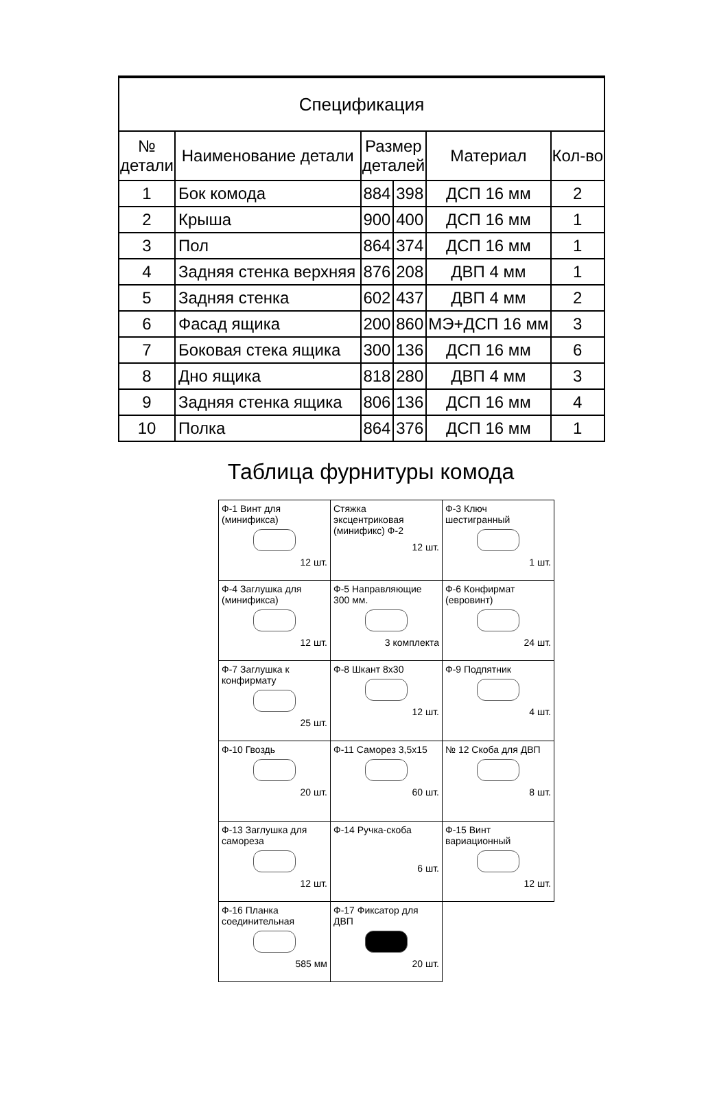| Спецификация | | | | | |
| № детали | Наименование детали | Размер деталей | | Материал | Кол-во |
| 1 | Бок комода | 884 | 398 | ДСП 16 мм | 2 |
| 2 | Крыша | 900 | 400 | ДСП 16 мм | 1 |
| 3 | Пол | 864 | 374 | ДСП 16 мм | 1 |
| 4 | Задняя стенка верхняя | 876 | 208 | ДВП 4 мм | 1 |
| 5 | Задняя стенка | 602 | 437 | ДВП 4 мм | 2 |
| 6 | Фасад ящика | 200 | 860 | МЭ+ДСП 16 мм | 3 |
| 7 | Боковая стека ящика | 300 | 136 | ДСП 16 мм | 6 |
| 8 | Дно ящика | 818 | 280 | ДВП 4 мм | 3 |
| 9 | Задняя стенка ящика | 806 | 136 | ДСП 16 мм | 4 |
| 10 | Полка | 864 | 376 | ДСП 16 мм | 1 |
Таблица фурнитуры комода
| Ф-1 Винт для (минификса) 12 шт. | Стяжка эксцентриковая (минификс) Ф-2 12 шт. | Ф-3 Ключ шестигранный 1 шт. |
| Ф-4 Заглушка для (минификса) 12 шт. | Ф-5 Направляющие 300 мм. 3 комплекта | Ф-6 Конфирмат (евровинт) 24 шт. |
| Ф-7 Заглушка к конфирмату 25 шт. | Ф-8 Шкант 8х30 12 шт. | Ф-9 Подпятник 4 шт. |
| Ф-10 Гвоздь 20 шт. | Ф-11 Саморез 3,5х15 60 шт. | № 12 Скоба для ДВП 8 шт. |
| Ф-13 Заглушка для самореза 12 шт. | Ф-14 Ручка-скоба 6 шт. | Ф-15 Винт вариационный 12 шт. |
| Ф-16 Планка соединительная 585 мм | Ф-17 Фиксатор для ДВП 20 шт. | |